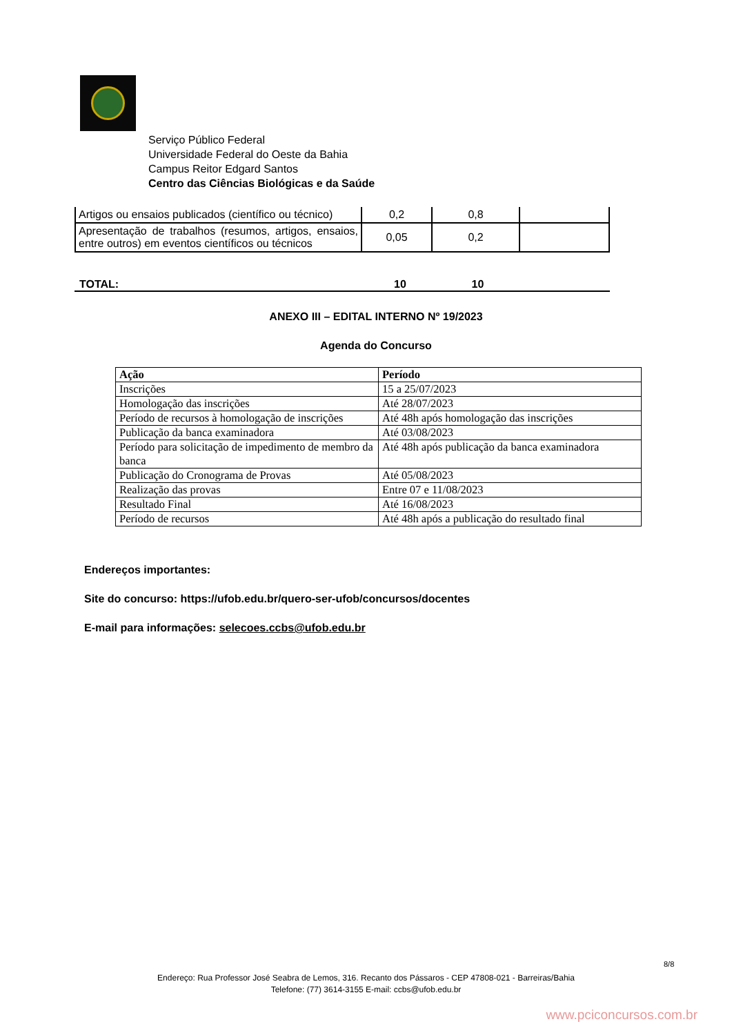Serviço Público Federal
Universidade Federal do Oeste da Bahia
Campus Reitor Edgard Santos
Centro das Ciências Biológicas e da Saúde
| Artigos ou ensaios publicados (científico ou técnico) | 0,2 | 0,8 | |
| Apresentação de trabalhos (resumos, artigos, ensaios, entre outros) em eventos científicos ou técnicos | 0,05 | 0,2 | |
TOTAL: 10 10
ANEXO III – EDITAL INTERNO Nº 19/2023
Agenda do Concurso
| Ação | Período |
| --- | --- |
| Inscrições | 15 a 25/07/2023 |
| Homologação das inscrições | Até 28/07/2023 |
| Período de recursos à homologação de inscrições | Até 48h após homologação das inscrições |
| Publicação da banca examinadora | Até 03/08/2023 |
| Período para solicitação de impedimento de membro da banca | Até 48h após publicação da banca examinadora |
| Publicação do Cronograma de Provas | Até 05/08/2023 |
| Realização das provas | Entre 07 e 11/08/2023 |
| Resultado Final | Até 16/08/2023 |
| Período de recursos | Até 48h após a publicação do resultado final |
Endereços importantes:
Site do concurso: https://ufob.edu.br/quero-ser-ufob/concursos/docentes
E-mail para informações: selecoes.ccbs@ufob.edu.br
8/8
Endereço: Rua Professor José Seabra de Lemos, 316. Recanto dos Pássaros - CEP 47808-021 - Barreiras/Bahia
Telefone: (77) 3614-3155 E-mail: ccbs@ufob.edu.br
www.pciconcursos.com.br